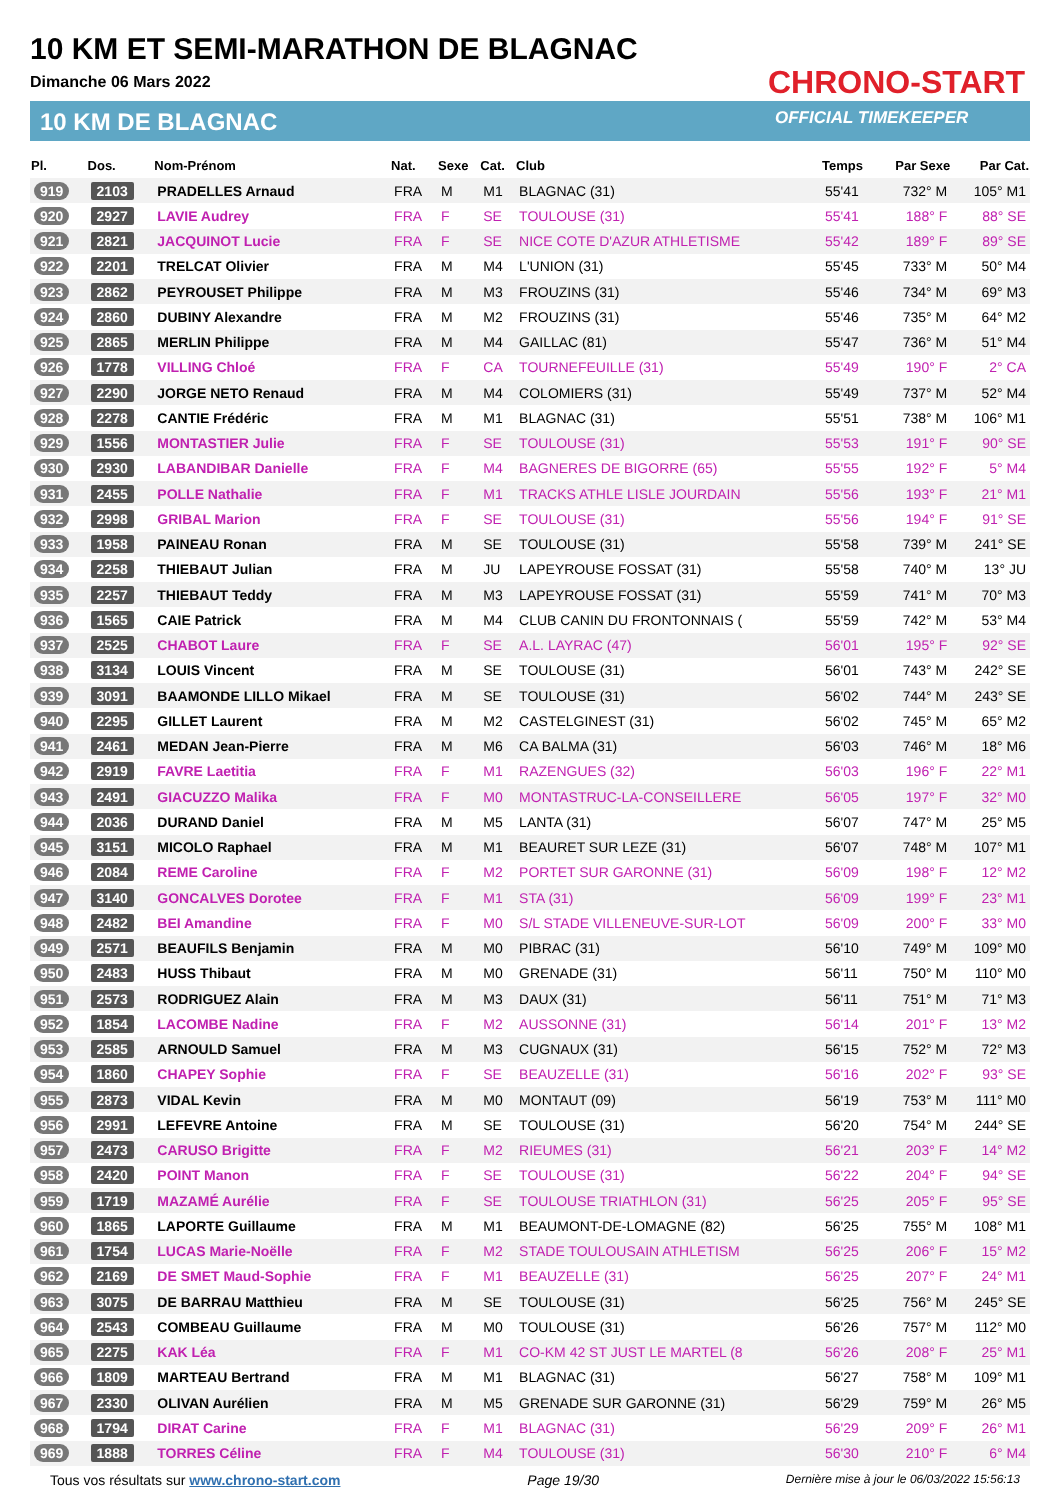10 KM ET SEMI-MARATHON DE BLAGNAC
Dimanche 06 Mars 2022
10 KM DE BLAGNAC
CHRONO-START
OFFICIAL TIMEKEEPER
| Pl. | Dos. | Nom-Prénom | Nat. | Sexe | Cat. | Club | Temps | Par Sexe | Par Cat. |
| --- | --- | --- | --- | --- | --- | --- | --- | --- | --- |
| 919 | 2103 | PRADELLES Arnaud | FRA | M | M1 | BLAGNAC (31) | 55'41 | 732° M | 105° M1 |
| 920 | 2927 | LAVIE Audrey | FRA | F | SE | TOULOUSE (31) | 55'41 | 188° F | 88° SE |
| 921 | 2821 | JACQUINOT Lucie | FRA | F | SE | NICE COTE D'AZUR ATHLETISME | 55'42 | 189° F | 89° SE |
| 922 | 2201 | TRELCAT Olivier | FRA | M | M4 | L'UNION (31) | 55'45 | 733° M | 50° M4 |
| 923 | 2862 | PEYROUSET Philippe | FRA | M | M3 | FROUZINS (31) | 55'46 | 734° M | 69° M3 |
| 924 | 2860 | DUBINY Alexandre | FRA | M | M2 | FROUZINS (31) | 55'46 | 735° M | 64° M2 |
| 925 | 2865 | MERLIN Philippe | FRA | M | M4 | GAILLAC (81) | 55'47 | 736° M | 51° M4 |
| 926 | 1778 | VILLING Chloé | FRA | F | CA | TOURNEFEUILLE (31) | 55'49 | 190° F | 2° CA |
| 927 | 2290 | JORGE NETO Renaud | FRA | M | M4 | COLOMIERS (31) | 55'49 | 737° M | 52° M4 |
| 928 | 2278 | CANTIE Frédéric | FRA | M | M1 | BLAGNAC (31) | 55'51 | 738° M | 106° M1 |
| 929 | 1556 | MONTASTIER Julie | FRA | F | SE | TOULOUSE (31) | 55'53 | 191° F | 90° SE |
| 930 | 2930 | LABANDIBAR Danielle | FRA | F | M4 | BAGNERES DE BIGORRE (65) | 55'55 | 192° F | 5° M4 |
| 931 | 2455 | POLLE Nathalie | FRA | F | M1 | TRACKS ATHLE LISLE JOURDAIN | 55'56 | 193° F | 21° M1 |
| 932 | 2998 | GRIBAL Marion | FRA | F | SE | TOULOUSE (31) | 55'56 | 194° F | 91° SE |
| 933 | 1958 | PAINEAU Ronan | FRA | M | SE | TOULOUSE (31) | 55'58 | 739° M | 241° SE |
| 934 | 2258 | THIEBAUT Julian | FRA | M | JU | LAPEYROUSE FOSSAT (31) | 55'58 | 740° M | 13° JU |
| 935 | 2257 | THIEBAUT Teddy | FRA | M | M3 | LAPEYROUSE FOSSAT (31) | 55'59 | 741° M | 70° M3 |
| 936 | 1565 | CAIE Patrick | FRA | M | M4 | CLUB CANIN DU FRONTONNAIS ( | 55'59 | 742° M | 53° M4 |
| 937 | 2525 | CHABOT Laure | FRA | F | SE | A.L. LAYRAC (47) | 56'01 | 195° F | 92° SE |
| 938 | 3134 | LOUIS Vincent | FRA | M | SE | TOULOUSE (31) | 56'01 | 743° M | 242° SE |
| 939 | 3091 | BAAMONDE LILLO Mikael | FRA | M | SE | TOULOUSE (31) | 56'02 | 744° M | 243° SE |
| 940 | 2295 | GILLET Laurent | FRA | M | M2 | CASTELGINEST (31) | 56'02 | 745° M | 65° M2 |
| 941 | 2461 | MEDAN Jean-Pierre | FRA | M | M6 | CA BALMA (31) | 56'03 | 746° M | 18° M6 |
| 942 | 2919 | FAVRE Laetitia | FRA | F | M1 | RAZENGUES (32) | 56'03 | 196° F | 22° M1 |
| 943 | 2491 | GIACUZZO Malika | FRA | F | M0 | MONTASTRUC-LA-CONSEILLERE | 56'05 | 197° F | 32° M0 |
| 944 | 2036 | DURAND Daniel | FRA | M | M5 | LANTA (31) | 56'07 | 747° M | 25° M5 |
| 945 | 3151 | MICOLO Raphael | FRA | M | M1 | BEAURET SUR LEZE (31) | 56'07 | 748° M | 107° M1 |
| 946 | 2084 | REME Caroline | FRA | F | M2 | PORTET SUR GARONNE (31) | 56'09 | 198° F | 12° M2 |
| 947 | 3140 | GONCALVES Dorotee | FRA | F | M1 | STA (31) | 56'09 | 199° F | 23° M1 |
| 948 | 2482 | BEI Amandine | FRA | F | M0 | S/L STADE VILLENEUVE-SUR-LOT | 56'09 | 200° F | 33° M0 |
| 949 | 2571 | BEAUFILS Benjamin | FRA | M | M0 | PIBRAC (31) | 56'10 | 749° M | 109° M0 |
| 950 | 2483 | HUSS Thibaut | FRA | M | M0 | GRENADE (31) | 56'11 | 750° M | 110° M0 |
| 951 | 2573 | RODRIGUEZ Alain | FRA | M | M3 | DAUX (31) | 56'11 | 751° M | 71° M3 |
| 952 | 1854 | LACOMBE Nadine | FRA | F | M2 | AUSSONNE (31) | 56'14 | 201° F | 13° M2 |
| 953 | 2585 | ARNOULD Samuel | FRA | M | M3 | CUGNAUX (31) | 56'15 | 752° M | 72° M3 |
| 954 | 1860 | CHAPEY Sophie | FRA | F | SE | BEAUZELLE (31) | 56'16 | 202° F | 93° SE |
| 955 | 2873 | VIDAL Kevin | FRA | M | M0 | MONTAUT (09) | 56'19 | 753° M | 111° M0 |
| 956 | 2991 | LEFEVRE Antoine | FRA | M | SE | TOULOUSE (31) | 56'20 | 754° M | 244° SE |
| 957 | 2473 | CARUSO Brigitte | FRA | F | M2 | RIEUMES (31) | 56'21 | 203° F | 14° M2 |
| 958 | 2420 | POINT Manon | FRA | F | SE | TOULOUSE (31) | 56'22 | 204° F | 94° SE |
| 959 | 1719 | MAZAMÉ Aurélie | FRA | F | SE | TOULOUSE TRIATHLON (31) | 56'25 | 205° F | 95° SE |
| 960 | 1865 | LAPORTE Guillaume | FRA | M | M1 | BEAUMONT-DE-LOMAGNE (82) | 56'25 | 755° M | 108° M1 |
| 961 | 1754 | LUCAS Marie-Noëlle | FRA | F | M2 | STADE TOULOUSAIN ATHLETISM | 56'25 | 206° F | 15° M2 |
| 962 | 2169 | DE SMET Maud-Sophie | FRA | F | M1 | BEAUZELLE (31) | 56'25 | 207° F | 24° M1 |
| 963 | 3075 | DE BARRAU Matthieu | FRA | M | SE | TOULOUSE (31) | 56'25 | 756° M | 245° SE |
| 964 | 2543 | COMBEAU Guillaume | FRA | M | M0 | TOULOUSE (31) | 56'26 | 757° M | 112° M0 |
| 965 | 2275 | KAK Léa | FRA | F | M1 | CO-KM 42 ST JUST LE MARTEL (8 | 56'26 | 208° F | 25° M1 |
| 966 | 1809 | MARTEAU Bertrand | FRA | M | M1 | BLAGNAC (31) | 56'27 | 758° M | 109° M1 |
| 967 | 2330 | OLIVAN Aurélien | FRA | M | M5 | GRENADE SUR GARONNE (31) | 56'29 | 759° M | 26° M5 |
| 968 | 1794 | DIRAT Carine | FRA | F | M1 | BLAGNAC (31) | 56'29 | 209° F | 26° M1 |
| 969 | 1888 | TORRES Céline | FRA | F | M4 | TOULOUSE (31) | 56'30 | 210° F | 6° M4 |
Tous vos résultats sur www.chrono-start.com Page 19/30 Dernière mise à jour le 06/03/2022 15:56:13